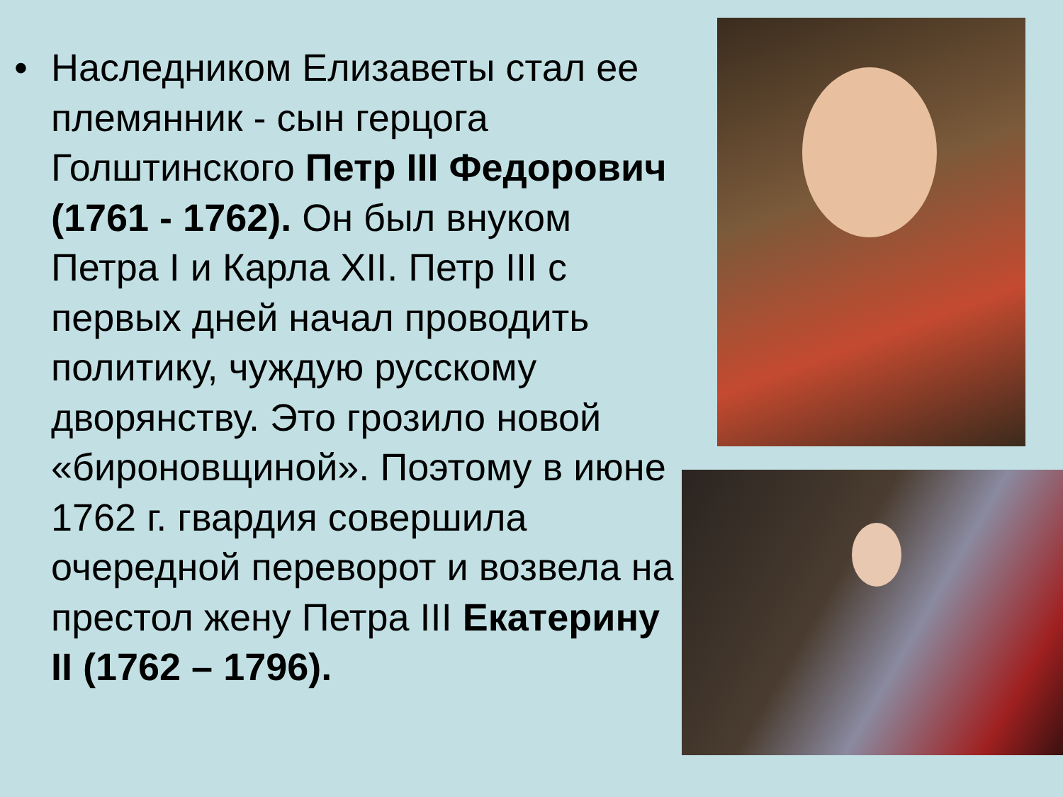• Наследником Елизаветы стал ее племянник - сын герцога Голштинского Петр III Федорович (1761 - 1762). Он был внуком Петра I и Карла XII. Петр III с первых дней начал проводить политику, чуждую русскому дворянству. Это грозило новой «бироновщиной». Поэтому в июне 1762 г. гвардия совершила очередной переворот и возвела на престол жену Петра III Екатерину II (1762 – 1796).